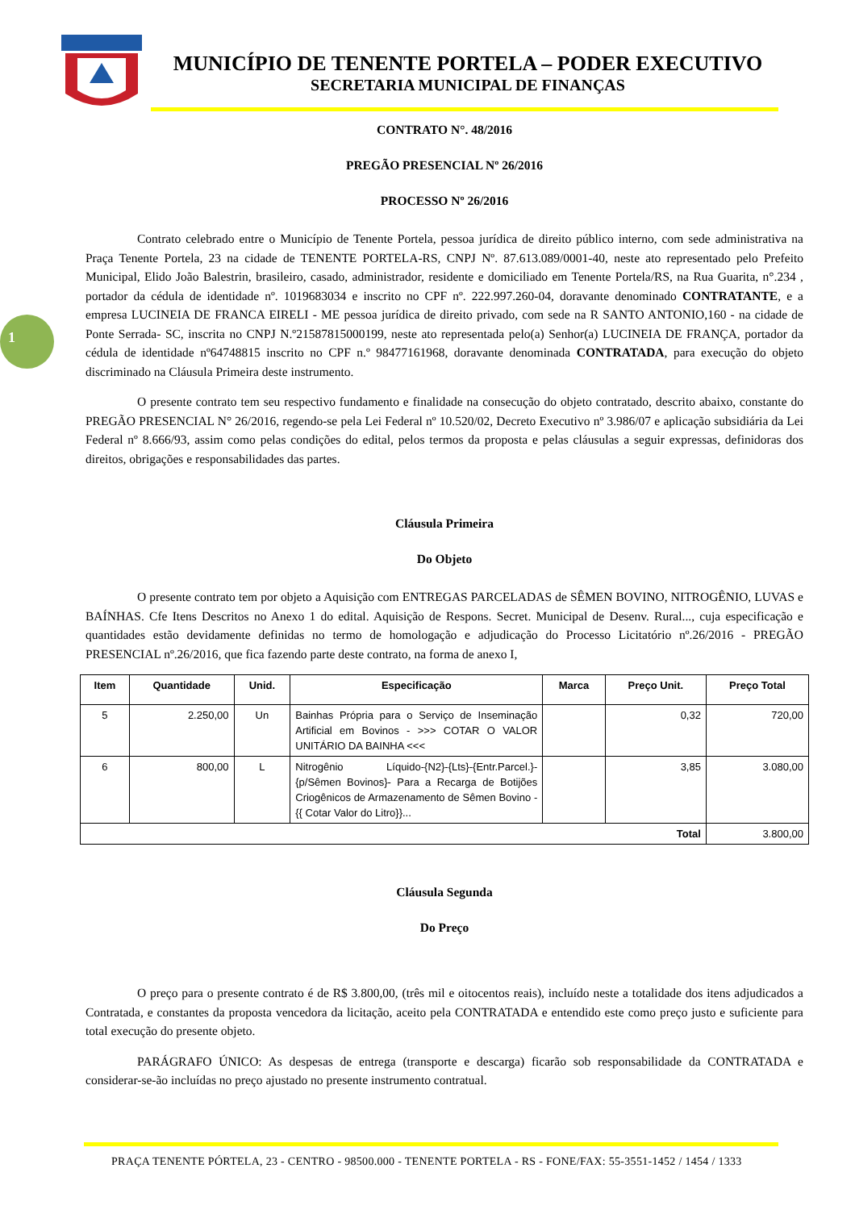MUNICÍPIO DE TENENTE PORTELA – PODER EXECUTIVO
SECRETARIA MUNICIPAL DE FINANÇAS
1
CONTRATO N°. 48/2016
PREGÃO PRESENCIAL Nº 26/2016
PROCESSO Nº 26/2016
Contrato celebrado entre o Município de Tenente Portela, pessoa jurídica de direito público interno, com sede administrativa na Praça Tenente Portela, 23 na cidade de TENENTE PORTELA-RS, CNPJ Nº. 87.613.089/0001-40, neste ato representado pelo Prefeito Municipal, Elido João Balestrin, brasileiro, casado, administrador, residente e domiciliado em Tenente Portela/RS, na Rua Guarita, n°.234 , portador da cédula de identidade nº. 1019683034 e inscrito no CPF nº. 222.997.260-04, doravante denominado CONTRATANTE, e a empresa LUCINEIA DE FRANCA EIRELI - ME pessoa jurídica de direito privado, com sede na R SANTO ANTONIO,160 - na cidade de Ponte Serrada- SC, inscrita no CNPJ N.º21587815000199, neste ato representada pelo(a) Senhor(a) LUCINEIA DE FRANÇA, portador da cédula de identidade nº64748815 inscrito no CPF n.º 98477161968, doravante denominada CONTRATADA, para execução do objeto discriminado na Cláusula Primeira deste instrumento.
O presente contrato tem seu respectivo fundamento e finalidade na consecução do objeto contratado, descrito abaixo, constante do PREGÃO PRESENCIAL N° 26/2016, regendo-se pela Lei Federal nº 10.520/02, Decreto Executivo nº 3.986/07 e aplicação subsidiária da Lei Federal nº 8.666/93, assim como pelas condições do edital, pelos termos da proposta e pelas cláusulas a seguir expressas, definidoras dos direitos, obrigações e responsabilidades das partes.
Cláusula Primeira
Do Objeto
O presente contrato tem por objeto a Aquisição com ENTREGAS PARCELADAS de SÊMEN BOVINO, NITROGÊNIO, LUVAS e BAÍNHAS. Cfe Itens Descritos no Anexo 1 do edital. Aquisição de Respons. Secret. Municipal de Desenv. Rural..., cuja especificação e quantidades estão devidamente definidas no termo de homologação e adjudicação do Processo Licitatório nº.26/2016 - PREGÃO PRESENCIAL nº.26/2016, que fica fazendo parte deste contrato, na forma de anexo I,
| Item | Quantidade | Unid. | Especificação | Marca | Preço Unit. | Preço Total |
| --- | --- | --- | --- | --- | --- | --- |
| 5 | 2.250,00 | Un | Bainhas Própria para o Serviço de Inseminação Artificial em Bovinos - >>> COTAR O VALOR UNITÁRIO DA BAINHA <<< | | 0,32 | 720,00 |
| 6 | 800,00 | L | Nitrogênio Líquido-{N2}-{Lts}-{Entr.Parcel.}-{p/Sêmen Bovinos}- Para a Recarga de Botijões Criogênicos de Armazenamento de Sêmen Bovino - {{ Cotar Valor do Litro}}... | | 3,85 | 3.080,00 |
| Total | | | | | | 3.800,00 |
Cláusula Segunda
Do Preço
O preço para o presente contrato é de R$ 3.800,00, (três mil e oitocentos reais), incluído neste a totalidade dos itens adjudicados a Contratada, e constantes da proposta vencedora da licitação, aceito pela CONTRATADA e entendido este como preço justo e suficiente para total execução do presente objeto.
PARÁGRAFO ÚNICO: As despesas de entrega (transporte e descarga) ficarão sob responsabilidade da CONTRATADA e considerar-se-ão incluídas no preço ajustado no presente instrumento contratual.
PRAÇA TENENTE PÓRTELA, 23 - CENTRO - 98500.000 - TENENTE PORTELA - RS - FONE/FAX: 55-3551-1452 / 1454 / 1333